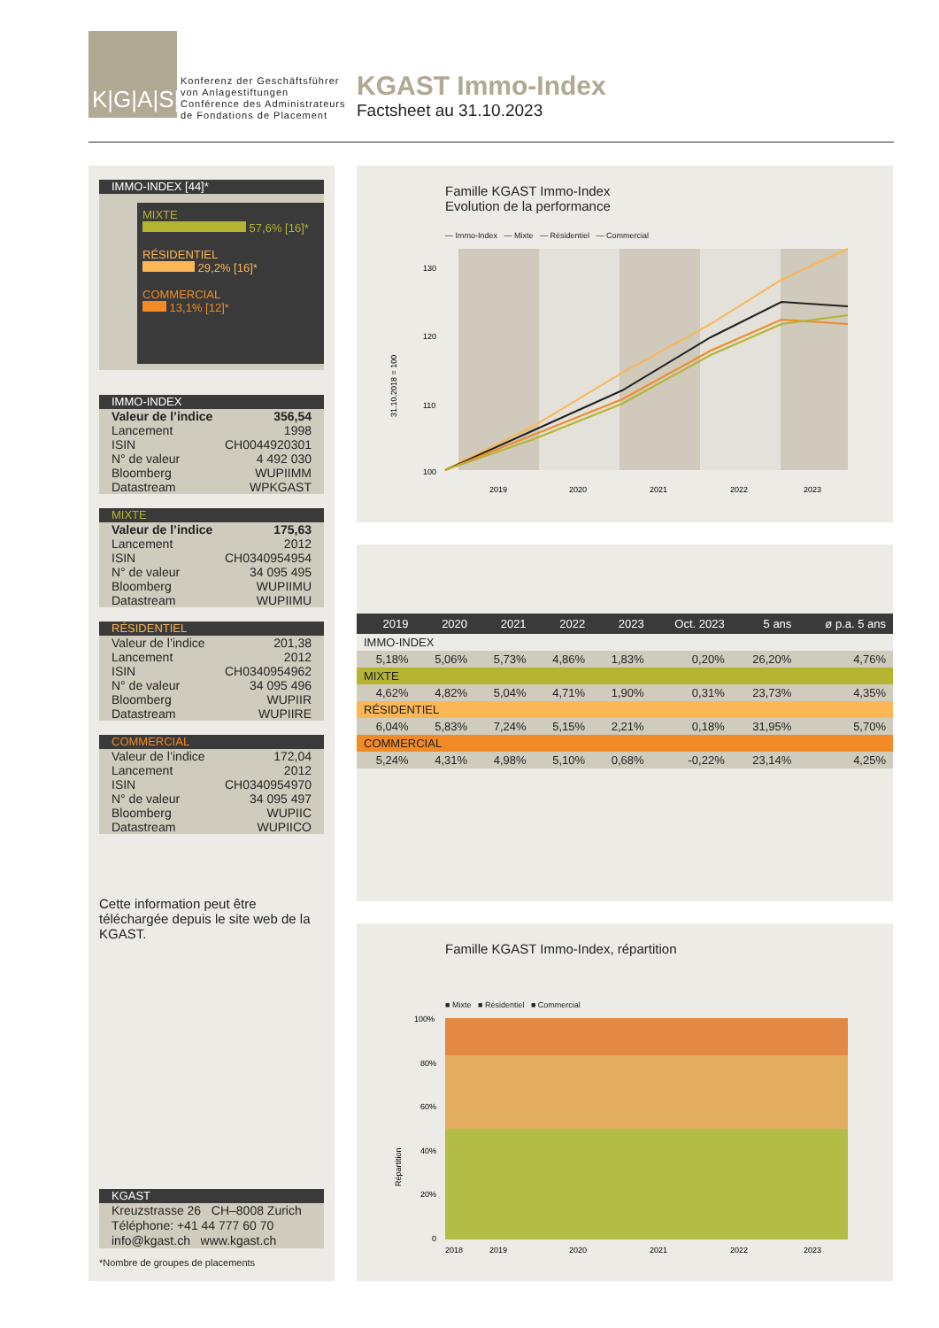K|G|A|S|T
Konferenz der Geschäftsführer
von Anlagestiftungen
Conférence des Administrateurs
de Fondations de Placement
KGAST Immo-Index
Factsheet au 31.10.2023
IMMO-INDEX [44]*
MIXTE
57,6% [16]*
RÉSIDENTIEL
29,2% [16]*
COMMERCIAL
13,1% [12]*
IMMO-INDEX
Valeur de l’indice 356,54
Lancement 1998
ISIN CH0044920301
N° de valeur 4 492 030
Bloomberg WUPIIMM
Datastream WPKGAST
MIXTE
Valeur de l’indice 175,63
Lancement 2012
ISIN CH0340954954
N° de valeur 34 095 495
Bloomberg WUPIIMU
Datastream WUPIIMU
RÉSIDENTIEL
Valeur de l’indice 201,38
Lancement 2012
ISIN CH0340954962
N° de valeur 34 095 496
Bloomberg WUPIIR
Datastream WUPIIRE
COMMERCIAL
Valeur de l’indice 172,04
Lancement 2012
ISIN CH0340954970
N° de valeur 34 095 497
Bloomberg WUPIIC
Datastream WUPIICO
Cette information peut être téléchargée depuis le site web de la KGAST.
KGAST
Kreuzstrasse 26 CH–8008 Zurich
Téléphone: +41 44 777 60 70
info@kgast.ch www.kgast.ch
*Nombre de groupes de placements
Famille KGAST Immo-Index
Evolution de la performance
— Immo-Index — Mixte — Résidentiel — Commercial
31.10.2018 = 100
130
120
110
100
2019
2020
2021
2022
2023
| 2019 | 2020 | 2021 | 2022 | 2023 | Oct. 2023 | 5 ans | ø p.a. 5 ans |
| --- | --- | --- | --- | --- | --- | --- | --- |
| IMMO-INDEX | | | | | | | |
| 5,18% | 5,06% | 5,73% | 4,86% | 1,83% | 0,20% | 26,20% | 4,76% |
| MIXTE | | | | | | | |
| 4,62% | 4,82% | 5,04% | 4,71% | 1,90% | 0,31% | 23,73% | 4,35% |
| RÉSIDENTIEL | | | | | | | |
| 6,04% | 5,83% | 7,24% | 5,15% | 2,21% | 0,18% | 31,95% | 5,70% |
| COMMERCIAL | | | | | | | |
| 5,24% | 4,31% | 4,98% | 5,10% | 0,68% | -0,22% | 23,14% | 4,25% |
Famille KGAST Immo-Index, répartition
■ Mixte ■ Résidentiel ■ Commercial
Répartition
100%
80%
60%
40%
20%
0
2018
2019
2020
2021
2022
2023